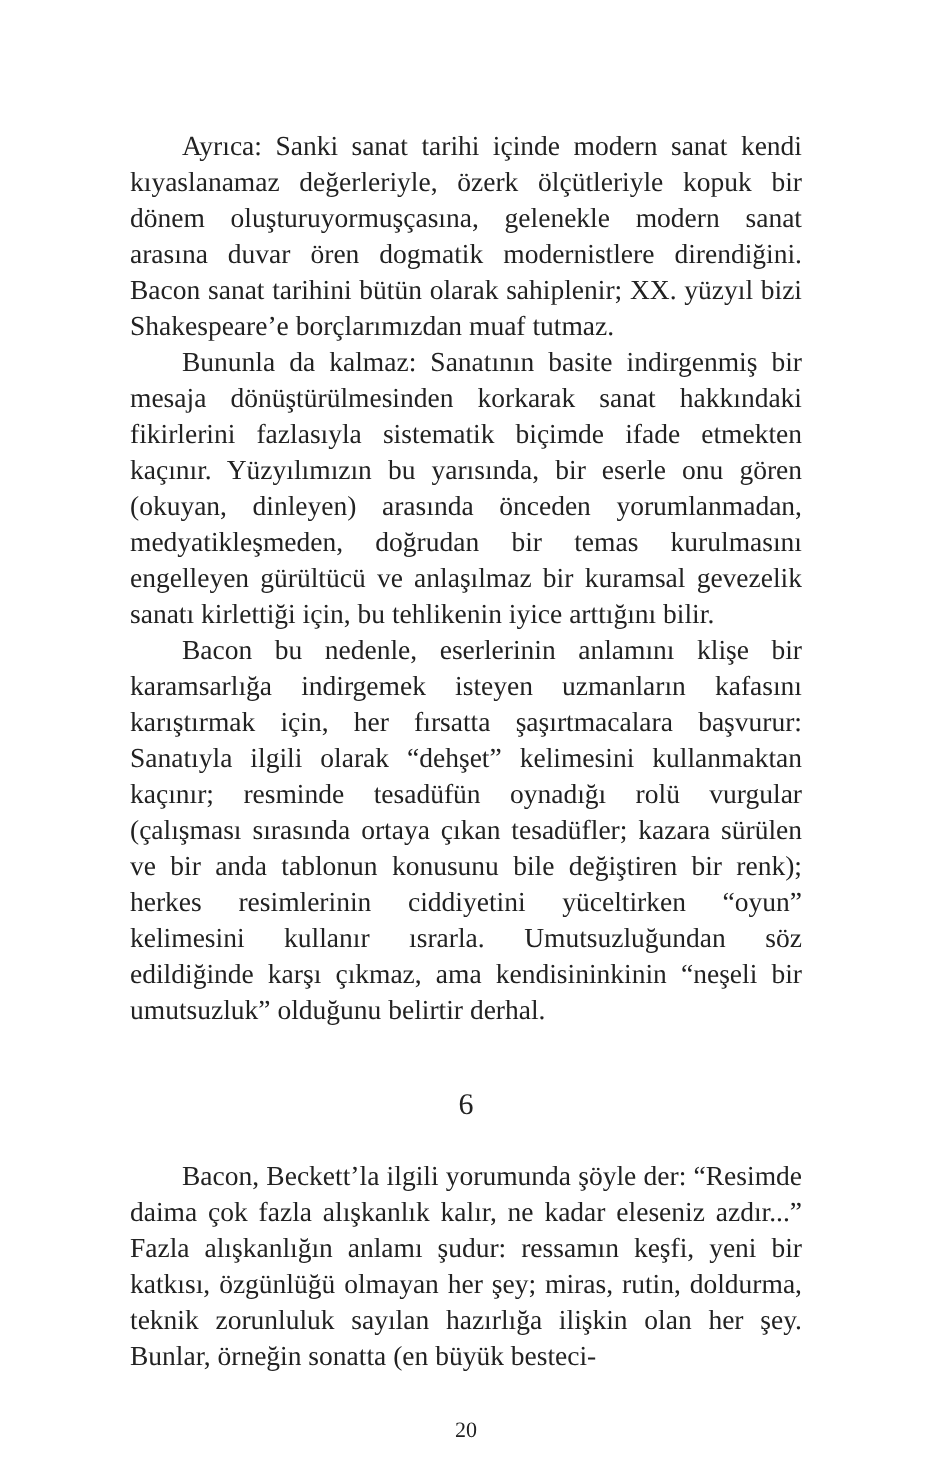Ayrıca: Sanki sanat tarihi içinde modern sanat kendi kıyaslanamaz değerleriyle, özerk ölçütleriyle kopuk bir dönem oluşturuyormuşçasına, gelenekle modern sanat arasına duvar ören dogmatik modernistlere direndiğini. Bacon sanat tarihini bütün olarak sahiplenir; XX. yüzyıl bizi Shakespeare’e borçlarımızdan muaf tutmaz.
Bununla da kalmaz: Sanatının basite indirgenmiş bir mesaja dönüştürülmesinden korkarak sanat hakkındaki fikirlerini fazlasıyla sistematik biçimde ifade etmekten kaçınır. Yüzyılımızın bu yarısında, bir eserle onu gören (okuyan, dinleyen) arasında önceden yorumlanmadan, medyatikleşmeden, doğrudan bir temas kurulmasını engelleyen gürültücü ve anlaşılmaz bir kuramsal gevezelik sanatı kirlettiği için, bu tehlikenin iyice arttığını bilir.
Bacon bu nedenle, eserlerinin anlamını klişe bir karamsarlığa indirgemek isteyen uzmanların kafasını karıştırmak için, her fırsatta şaşırtmacalara başvurur: Sanatıyla ilgili olarak “dehşet” kelimesini kullanmaktan kaçınır; resminde tesadüfün oynadığı rolü vurgular (çalışması sırasında ortaya çıkan tesadüfler; kazara sürülen ve bir anda tablonun konusunu bile değiştiren bir renk); herkes resimlerinin ciddiyetini yüceltirken “oyun” kelimesini kullanır ısrarla. Umutsuzluğundan söz edildiğinde karşı çıkmaz, ama kendisininkinin “neşeli bir umutsuzluk” olduğunu belirtir derhal.
6
Bacon, Beckett’la ilgili yorumunda şöyle der: “Resimde daima çok fazla alışkanlık kalır, ne kadar eleseniz azdır...” Fazla alışkanlığın anlamı şudur: ressamın keşfi, yeni bir katkısı, özgünlüğü olmayan her şey; miras, rutin, doldurma, teknik zorunluluk sayılan hazırlığa ilişkin olan her şey. Bunlar, örneğin sonatta (en büyük besteci-
20